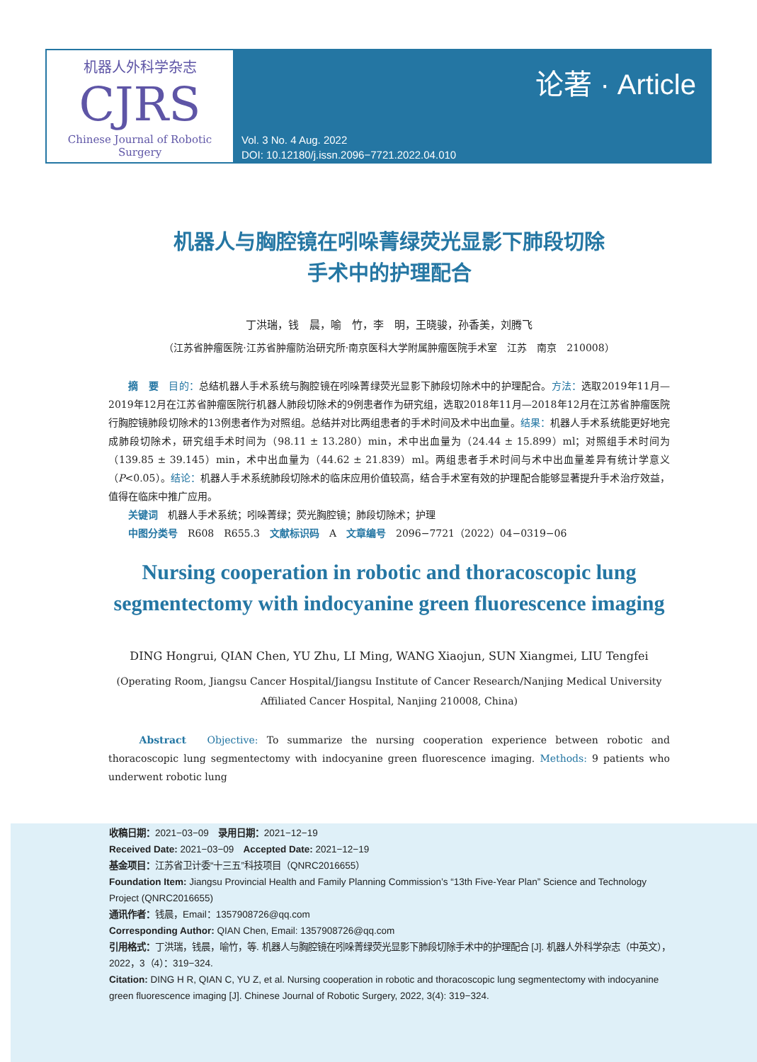机器人外科学杂志
CJRS
Chinese Journal of Robotic Surgery
论著 · Article
Vol. 3 No. 4 Aug. 2022
DOI: 10.12180/j.issn.2096−7721.2022.04.010
机器人与胸腔镜在吲哚菁绿荧光显影下肺段切除
手术中的护理配合
丁洪瑞，钱　晨，喻　竹，李　明，王晓骏，孙香美，刘腾飞
（江苏省肿瘤医院·江苏省肿瘤防治研究所·南京医科大学附属肿瘤医院手术室　江苏　南京　210008）
　　摘　要　目的：总结机器人手术系统与胸腔镜在吲哚菁绿荧光显影下肺段切除术中的护理配合。方法：选取2019年11月—2019年12月在江苏省肿瘤医院行机器人肺段切除术的9例患者作为研究组，选取2018年11月—2018年12月在江苏省肿瘤医院行胸腔镜肺段切除术的13例患者作为对照组。总结并对比两组患者的手术时间及术中出血量。结果：机器人手术系统能更好地完成肺段切除术，研究组手术时间为（98.11 ± 13.280）min，术中出血量为（24.44 ± 15.899）ml；对照组手术时间为（139.85 ± 39.145）min，术中出血量为（44.62 ± 21.839）ml。两组患者手术时间与术中出血量差异有统计学意义（P<0.05）。结论：机器人手术系统肺段切除术的临床应用价值较高，结合手术室有效的护理配合能够显著提升手术治疗效益，值得在临床中推广应用。
　　关键词　机器人手术系统；吲哚菁绿；荧光胸腔镜；肺段切除术；护理
　　中图分类号　R608　R655.3　文献标识码　A　文章编号　2096−7721（2022）04−0319−06
Nursing cooperation in robotic and thoracoscopic lung segmentectomy with indocyanine green fluorescence imaging
DING Hongrui, QIAN Chen, YU Zhu, LI Ming, WANG Xiaojun, SUN Xiangmei, LIU Tengfei
(Operating Room, Jiangsu Cancer Hospital/Jiangsu Institute of Cancer Research/Nanjing Medical University Affiliated Cancer Hospital, Nanjing 210008, China)
　　Abstract　Objective: To summarize the nursing cooperation experience between robotic and thoracoscopic lung segmentectomy with indocyanine green fluorescence imaging. Methods: 9 patients who underwent robotic lung
收稿日期：2021−03−09　录用日期：2021−12−19
Received Date: 2021−03−09　Accepted Date: 2021−12−19
基金项目：江苏省卫计委“十三五”科技项目（QNRC2016655）
Foundation Item: Jiangsu Provincial Health and Family Planning Commission’s “13th Five-Year Plan” Science and Technology Project (QNRC2016655)
通讯作者：钱晨，Email：1357908726@qq.com
Corresponding Author: QIAN Chen, Email: 1357908726@qq.com
引用格式：丁洪瑞，钱晨，喻竹，等. 机器人与胸腔镜在吲哚菁绿荧光显影下肺段切除手术中的护理配合 [J]. 机器人外科学杂志（中英文），2022，3（4）：319−324.
Citation: DING H R, QIAN C, YU Z, et al. Nursing cooperation in robotic and thoracoscopic lung segmentectomy with indocyanine green fluorescence imaging [J]. Chinese Journal of Robotic Surgery, 2022, 3(4): 319−324.